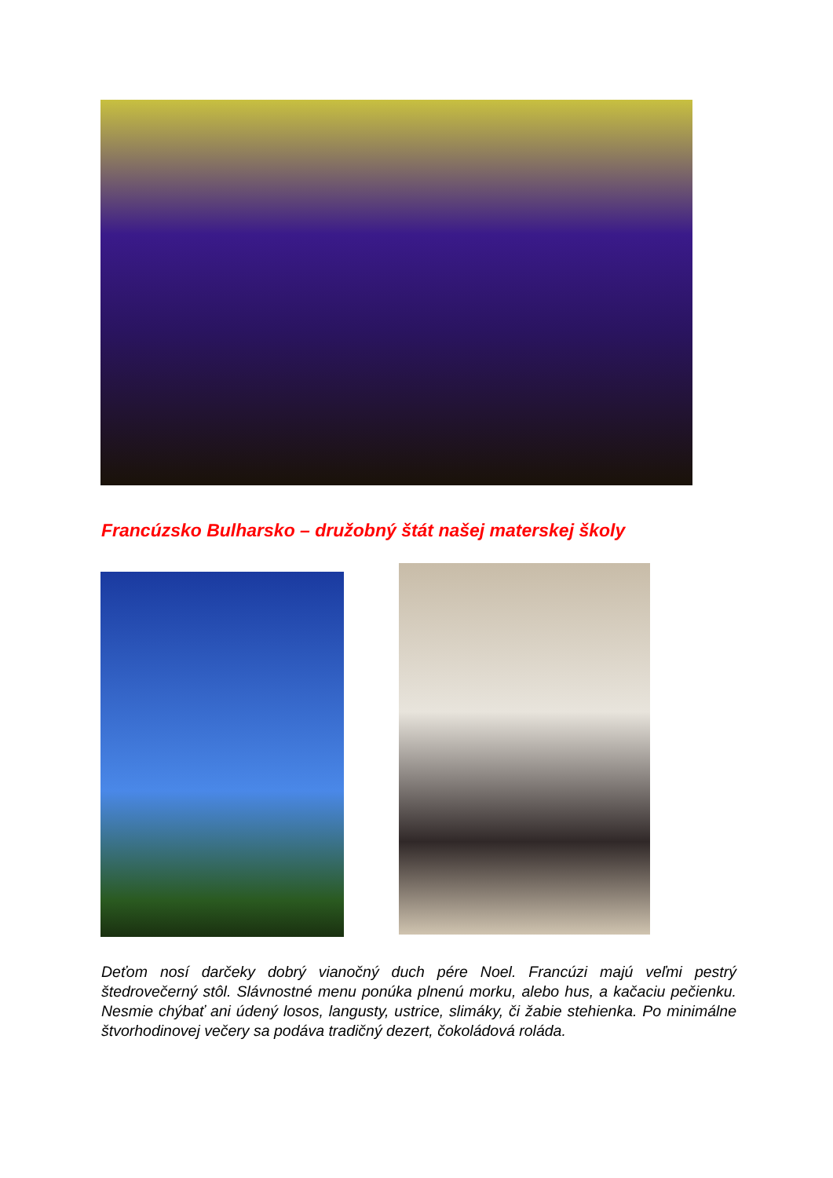Francúzsko Bulharsko – družobný štát našej materskej školy
Deťom nosí darčeky dobrý vianočný duch pére Noel. Francúzi majú veľmi pestrý štedrovečerný stôl. Slávnostné menu ponúka plnenú morku, alebo hus, a kačaciu pečienku. Nesmie chýbať ani údený losos, langusty, ustrice, slimáky, či žabie stehienka. Po minimálne štvorhodinovej večery sa podáva tradičný dezert, čokoládová roláda.